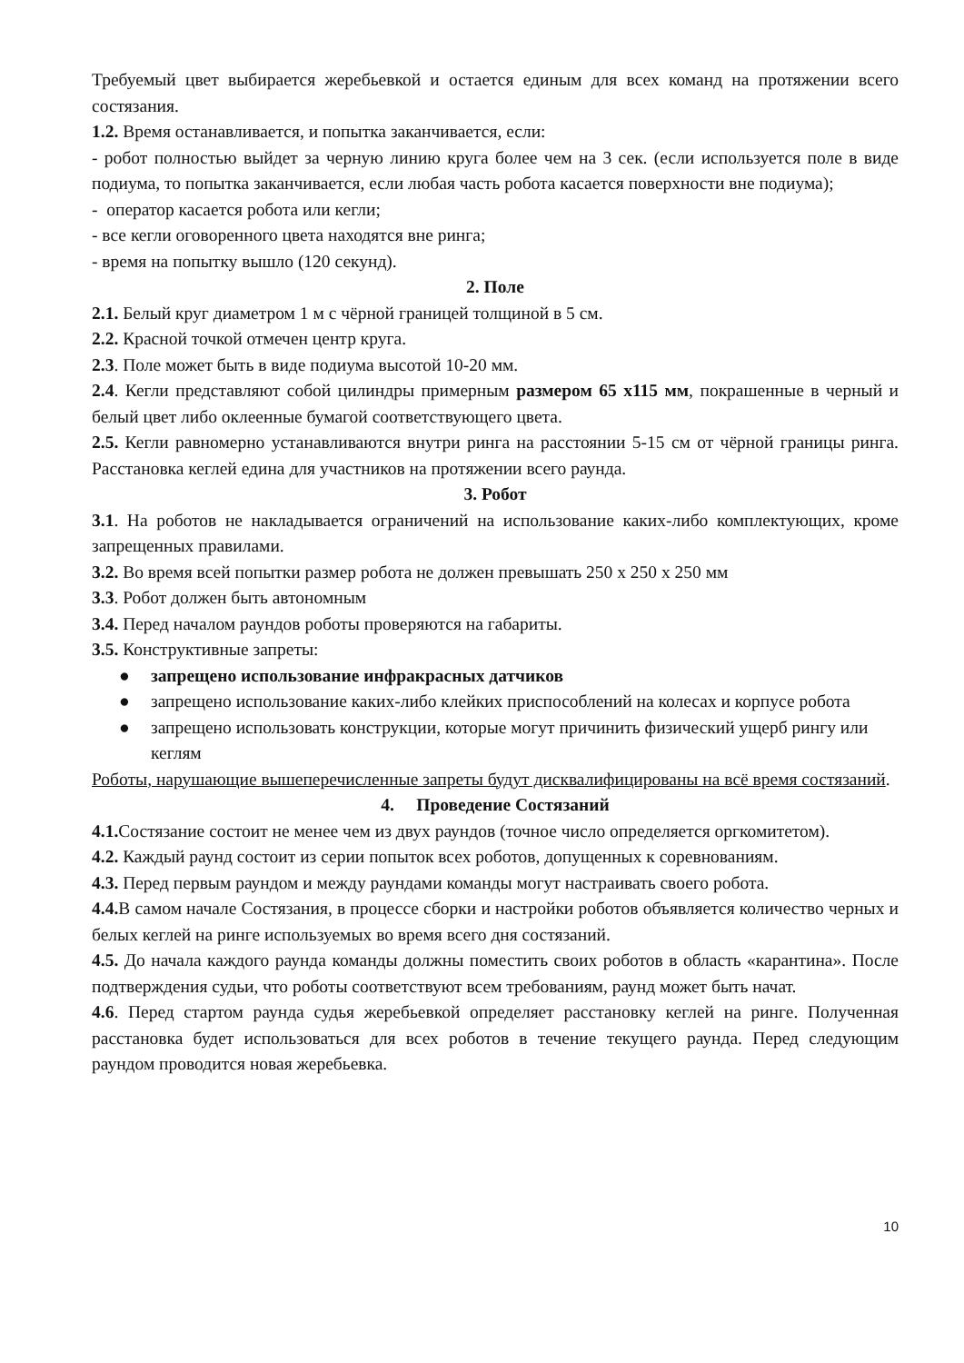Требуемый цвет выбирается жеребьевкой и остается единым для всех команд на протяжении всего состязания.
1.2. Время останавливается, и попытка заканчивается, если:
- робот полностью выйдет за черную линию круга более чем на 3 сек. (если используется поле в виде подиума, то попытка заканчивается, если любая часть робота касается поверхности вне подиума);
- оператор касается робота или кегли;
- все кегли оговоренного цвета находятся вне ринга;
- время на попытку вышло (120 секунд).
2. Поле
2.1. Белый круг диаметром 1 м с чёрной границей толщиной в 5 см.
2.2. Красной точкой отмечен центр круга.
2.3. Поле может быть в виде подиума высотой 10-20 мм.
2.4. Кегли представляют собой цилиндры примерным размером 65 х115 мм, покрашенные в черный и белый цвет либо оклеенные бумагой соответствующего цвета.
2.5. Кегли равномерно устанавливаются внутри ринга на расстоянии 5-15 см от чёрной границы ринга. Расстановка кеглей едина для участников на протяжении всего раунда.
3. Робот
3.1. На роботов не накладывается ограничений на использование каких-либо комплектующих, кроме запрещенных правилами.
3.2. Во время всей попытки размер робота не должен превышать 250 х 250 х 250 мм
3.3. Робот должен быть автономным
3.4. Перед началом раундов роботы проверяются на габариты.
3.5. Конструктивные запреты:
● запрещено использование инфракрасных датчиков
● запрещено использование каких-либо клейких приспособлений на колесах и корпусе робота
● запрещено использовать конструкции, которые могут причинить физический ущерб рингу или кеглям
Роботы, нарушающие вышеперечисленные запреты будут дисквалифицированы на всё время состязаний.
4. Проведение Состязаний
4.1. Состязание состоит не менее чем из двух раундов (точное число определяется оргкомитетом).
4.2. Каждый раунд состоит из серии попыток всех роботов, допущенных к соревнованиям.
4.3. Перед первым раундом и между раундами команды могут настраивать своего робота.
4.4. В самом начале Состязания, в процессе сборки и настройки роботов объявляется количество черных и белых кеглей на ринге используемых во время всего дня состязаний.
4.5. До начала каждого раунда команды должны поместить своих роботов в область «карантина». После подтверждения судьи, что роботы соответствуют всем требованиям, раунд может быть начат.
4.6. Перед стартом раунда судья жеребьевкой определяет расстановку кеглей на ринге. Полученная расстановка будет использоваться для всех роботов в течение текущего раунда. Перед следующим раундом проводится новая жеребьевка.
10